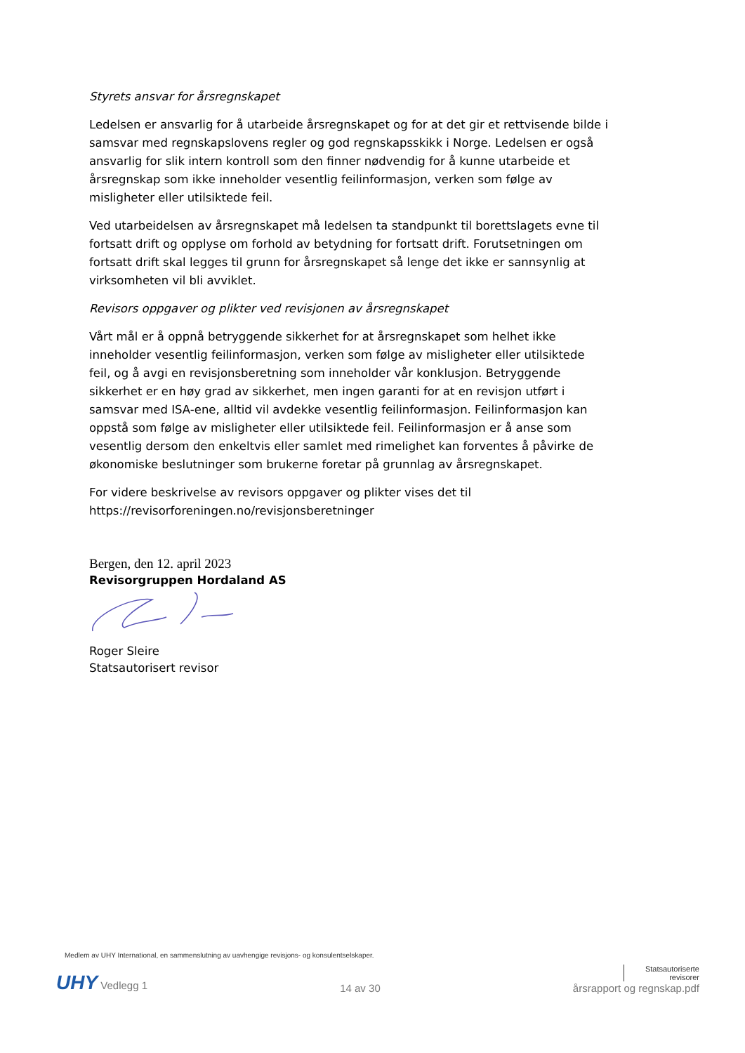Styrets ansvar for årsregnskapet
Ledelsen er ansvarlig for å utarbeide årsregnskapet og for at det gir et rettvisende bilde i samsvar med regnskapslovens regler og god regnskapsskikk i Norge. Ledelsen er også ansvarlig for slik intern kontroll som den finner nødvendig for å kunne utarbeide et årsregnskap som ikke inneholder vesentlig feilinformasjon, verken som følge av misligheter eller utilsiktede feil.
Ved utarbeidelsen av årsregnskapet må ledelsen ta standpunkt til borettslagets evne til fortsatt drift og opplyse om forhold av betydning for fortsatt drift. Forutsetningen om fortsatt drift skal legges til grunn for årsregnskapet så lenge det ikke er sannsynlig at virksomheten vil bli avviklet.
Revisors oppgaver og plikter ved revisjonen av årsregnskapet
Vårt mål er å oppnå betryggende sikkerhet for at årsregnskapet som helhet ikke inneholder vesentlig feilinformasjon, verken som følge av misligheter eller utilsiktede feil, og å avgi en revisjonsberetning som inneholder vår konklusjon. Betryggende sikkerhet er en høy grad av sikkerhet, men ingen garanti for at en revisjon utført i samsvar med ISA-ene, alltid vil avdekke vesentlig feilinformasjon. Feilinformasjon kan oppstå som følge av misligheter eller utilsiktede feil. Feilinformasjon er å anse som vesentlig dersom den enkeltvis eller samlet med rimelighet kan forventes å påvirke de økonomiske beslutninger som brukerne foretar på grunnlag av årsregnskapet.
For videre beskrivelse av revisors oppgaver og plikter vises det til https://revisorforeningen.no/revisjonsberetninger
Bergen, den 12. april 2023
Revisorgruppen Hordaland AS
Roger Sleire
Statsautorisert revisor
Medlem av UHY International, en sammenslutning av uavhengige revisjons- og konsulentselskaper.
UHY Vedlegg 1
14 av 30
Statsautoriserte
revisorer
årsrapport og regnskap.pdf